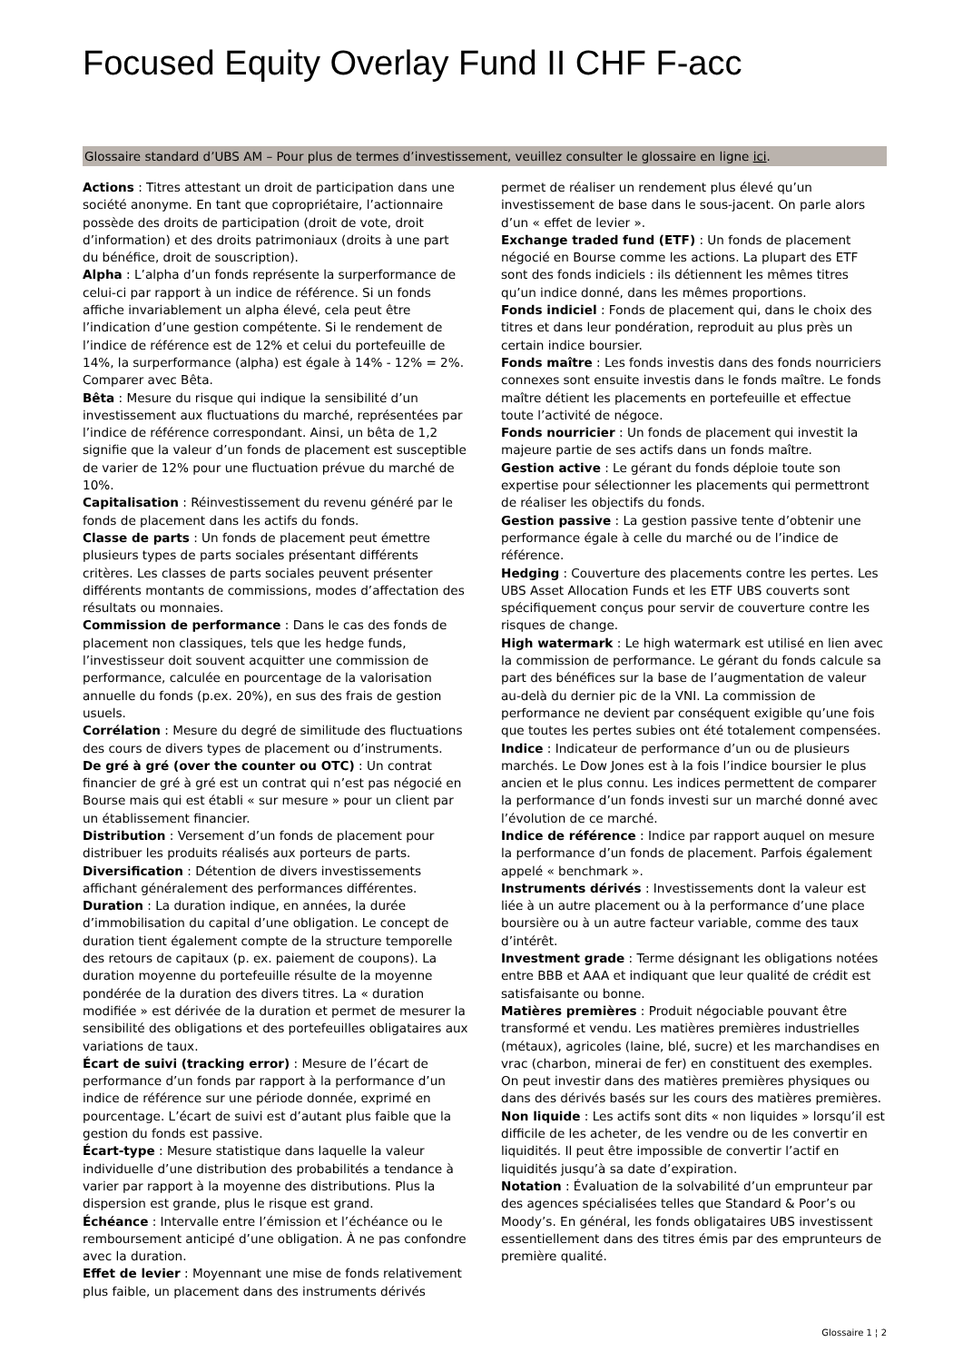Focused Equity Overlay Fund II CHF F-acc
Glossaire standard d’UBS AM – Pour plus de termes d’investissement, veuillez consulter le glossaire en ligne ici.
Actions : Titres attestant un droit de participation dans une société anonyme. En tant que copropriétaire, l’actionnaire possède des droits de participation (droit de vote, droit d’information) et des droits patrimoniaux (droits à une part du bénéfice, droit de souscription).
Alpha : L’alpha d’un fonds représente la surperformance de celui-ci par rapport à un indice de référence. Si un fonds affiche invariablement un alpha élevé, cela peut être l’indication d’une gestion compétente. Si le rendement de l’indice de référence est de 12% et celui du portefeuille de 14%, la surperformance (alpha) est égale à 14% - 12% = 2%. Comparer avec Bêta.
Bêta : Mesure du risque qui indique la sensibilité d’un investissement aux fluctuations du marché, représentées par l’indice de référence correspondant. Ainsi, un bêta de 1,2 signifie que la valeur d’un fonds de placement est susceptible de varier de 12% pour une fluctuation prévue du marché de 10%.
Capitalisation : Réinvestissement du revenu généré par le fonds de placement dans les actifs du fonds.
Classe de parts : Un fonds de placement peut émettre plusieurs types de parts sociales présentant différents critères. Les classes de parts sociales peuvent présenter différents montants de commissions, modes d’affectation des résultats ou monnaies.
Commission de performance : Dans le cas des fonds de placement non classiques, tels que les hedge funds, l’investisseur doit souvent acquitter une commission de performance, calculée en pourcentage de la valorisation annuelle du fonds (p.ex. 20%), en sus des frais de gestion usuels.
Corrélation : Mesure du degré de similitude des fluctuations des cours de divers types de placement ou d’instruments.
De gré à gré (over the counter ou OTC) : Un contrat financier de gré à gré est un contrat qui n’est pas négocié en Bourse mais qui est établi « sur mesure » pour un client par un établissement financier.
Distribution : Versement d’un fonds de placement pour distribuer les produits réalisés aux porteurs de parts.
Diversification : Détention de divers investissements affichant généralement des performances différentes.
Duration : La duration indique, en années, la durée d’immobilisation du capital d’une obligation. Le concept de duration tient également compte de la structure temporelle des retours de capitaux (p. ex. paiement de coupons). La duration moyenne du portefeuille résulte de la moyenne pondérée de la duration des divers titres. La « duration modifiée » est dérivée de la duration et permet de mesurer la sensibilité des obligations et des portefeuilles obligataires aux variations de taux.
Écart de suivi (tracking error) : Mesure de l’écart de performance d’un fonds par rapport à la performance d’un indice de référence sur une période donnée, exprimé en pourcentage. L’écart de suivi est d’autant plus faible que la gestion du fonds est passive.
Écart-type : Mesure statistique dans laquelle la valeur individuelle d’une distribution des probabilités a tendance à varier par rapport à la moyenne des distributions. Plus la dispersion est grande, plus le risque est grand.
Échéance : Intervalle entre l’émission et l’échéance ou le remboursement anticipé d’une obligation. À ne pas confondre avec la duration.
Effet de levier : Moyennant une mise de fonds relativement plus faible, un placement dans des instruments dérivés permet de réaliser un rendement plus élevé qu’un investissement de base dans le sous-jacent. On parle alors d’un « effet de levier ».
Exchange traded fund (ETF) : Un fonds de placement négocié en Bourse comme les actions. La plupart des ETF sont des fonds indiciels : ils détiennent les mêmes titres qu’un indice donné, dans les mêmes proportions.
Fonds indiciel : Fonds de placement qui, dans le choix des titres et dans leur pondération, reproduit au plus près un certain indice boursier.
Fonds maître : Les fonds investis dans des fonds nourriciers connexes sont ensuite investis dans le fonds maître. Le fonds maître détient les placements en portefeuille et effectue toute l’activité de négoce.
Fonds nourricier : Un fonds de placement qui investit la majeure partie de ses actifs dans un fonds maître.
Gestion active : Le gérant du fonds déploie toute son expertise pour sélectionner les placements qui permettront de réaliser les objectifs du fonds.
Gestion passive : La gestion passive tente d’obtenir une performance égale à celle du marché ou de l’indice de référence.
Hedging : Couverture des placements contre les pertes. Les UBS Asset Allocation Funds et les ETF UBS couverts sont spécifiquement conçus pour servir de couverture contre les risques de change.
High watermark : Le high watermark est utilisé en lien avec la commission de performance. Le gérant du fonds calcule sa part des bénéfices sur la base de l’augmentation de valeur au-delà du dernier pic de la VNI. La commission de performance ne devient par conséquent exigible qu’une fois que toutes les pertes subies ont été totalement compensées.
Indice : Indicateur de performance d’un ou de plusieurs marchés. Le Dow Jones est à la fois l’indice boursier le plus ancien et le plus connu. Les indices permettent de comparer la performance d’un fonds investi sur un marché donné avec l’évolution de ce marché.
Indice de référence : Indice par rapport auquel on mesure la performance d’un fonds de placement. Parfois également appelé « benchmark ».
Instruments dérivés : Investissements dont la valeur est liée à un autre placement ou à la performance d’une place boursière ou à un autre facteur variable, comme des taux d’intérêt.
Investment grade : Terme désignant les obligations notées entre BBB et AAA et indiquant que leur qualité de crédit est satisfaisante ou bonne.
Matières premières : Produit négociable pouvant être transformé et vendu. Les matières premières industrielles (métaux), agricoles (laine, blé, sucre) et les marchandises en vrac (charbon, minerai de fer) en constituent des exemples. On peut investir dans des matières premières physiques ou dans des dérivés basés sur les cours des matières premières.
Non liquide : Les actifs sont dits « non liquides » lorsqu’il est difficile de les acheter, de les vendre ou de les convertir en liquidités. Il peut être impossible de convertir l’actif en liquidités jusqu’à sa date d’expiration.
Notation : Évaluation de la solvabilité d’un emprunteur par des agences spécialisées telles que Standard & Poor’s ou Moody’s. En général, les fonds obligataires UBS investissent essentiellement dans des titres émis par des emprunteurs de première qualité.
Glossaire 1 ¦ 2